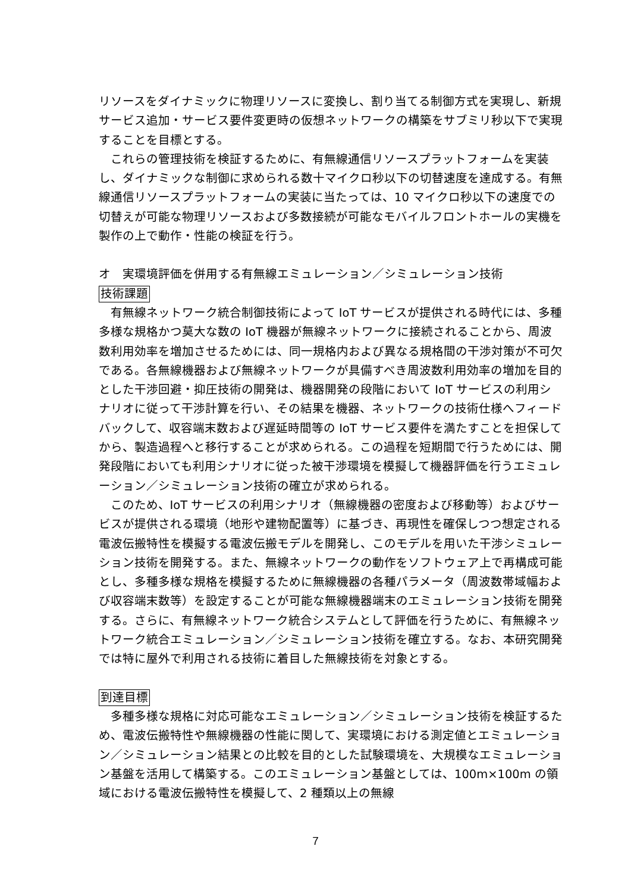リソースをダイナミックに物理リソースに変換し、割り当てる制御方式を実現し、新規サービス追加・サービス要件変更時の仮想ネットワークの構築をサブミリ秒以下で実現することを目標とする。
これらの管理技術を検証するために、有無線通信リソースプラットフォームを実装し、ダイナミックな制御に求められる数十マイクロ秒以下の切替速度を達成する。有無線通信リソースプラットフォームの実装に当たっては、10 マイクロ秒以下の速度での切替えが可能な物理リソースおよび多数接続が可能なモバイルフロントホールの実機を製作の上で動作・性能の検証を行う。
オ　実環境評価を併用する有無線エミュレーション／シミュレーション技術
技術課題
有無線ネットワーク統合制御技術によって IoT サービスが提供される時代には、多種多様な規格かつ莫大な数の IoT 機器が無線ネットワークに接続されることから、周波数利用効率を増加させるためには、同一規格内および異なる規格間の干渉対策が不可欠である。各無線機器および無線ネットワークが具備すべき周波数利用効率の増加を目的とした干渉回避・抑圧技術の開発は、機器開発の段階において IoT サービスの利用シナリオに従って干渉計算を行い、その結果を機器、ネットワークの技術仕様へフィードバックして、収容端末数および遅延時間等の IoT サービス要件を満たすことを担保してから、製造過程へと移行することが求められる。この過程を短期間で行うためには、開発段階においても利用シナリオに従った被干渉環境を模擬して機器評価を行うエミュレーション／シミュレーション技術の確立が求められる。
このため、IoT サービスの利用シナリオ（無線機器の密度および移動等）およびサービスが提供される環境（地形や建物配置等）に基づき、再現性を確保しつつ想定される電波伝搬特性を模擬する電波伝搬モデルを開発し、このモデルを用いた干渉シミュレーション技術を開発する。また、無線ネットワークの動作をソフトウェア上で再構成可能とし、多種多様な規格を模擬するために無線機器の各種パラメータ（周波数帯域幅および収容端末数等）を設定することが可能な無線機器端末のエミュレーション技術を開発する。さらに、有無線ネットワーク統合システムとして評価を行うために、有無線ネットワーク統合エミュレーション／シミュレーション技術を確立する。なお、本研究開発では特に屋外で利用される技術に着目した無線技術を対象とする。
到達目標
多種多様な規格に対応可能なエミュレーション／シミュレーション技術を検証するため、電波伝搬特性や無線機器の性能に関して、実環境における測定値とエミュレーション／シミュレーション結果との比較を目的とした試験環境を、大規模なエミュレーション基盤を活用して構築する。このエミュレーション基盤としては、100m×100m の領域における電波伝搬特性を模擬して、2 種類以上の無線
7